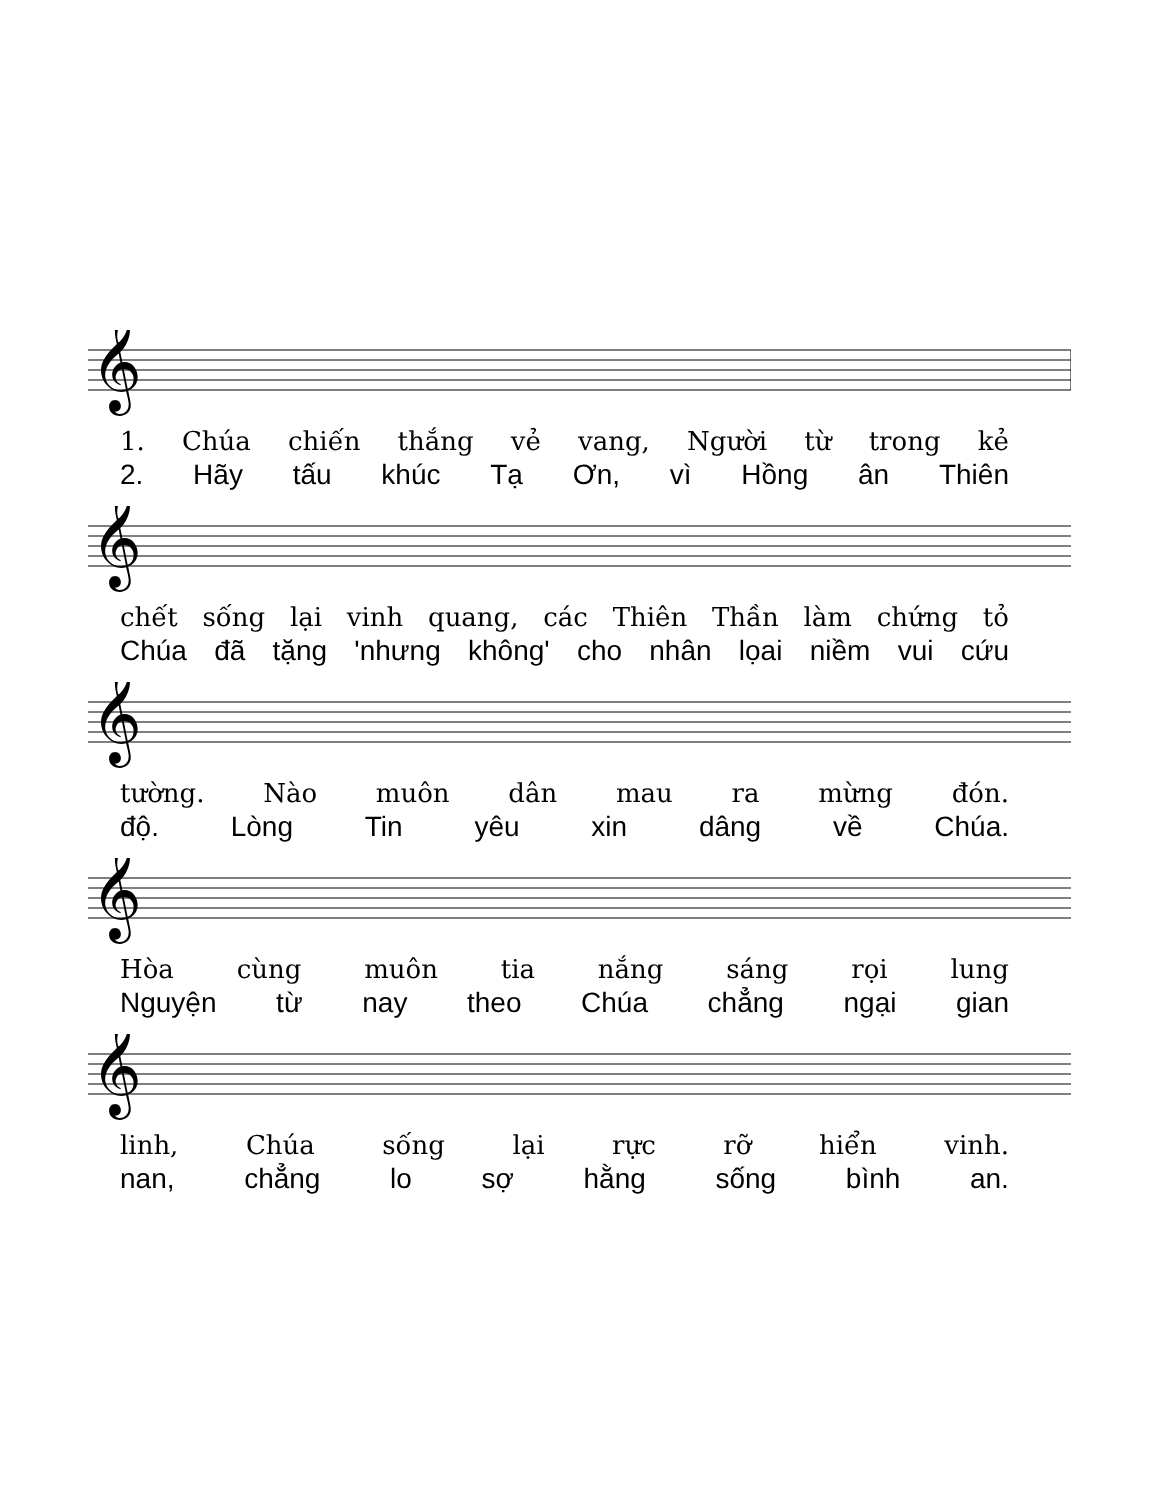𝄞
1. Chúa chiến thắng vẻ vang, Người từ trong kẻ
2. Hãy tấu khúc Tạ Ơn, vì Hồng ân Thiên
𝄞
chết sống lại vinh quang, các Thiên Thần làm chứng tỏ
Chúa đã tặng 'nhưng không' cho nhân lọai niềm vui cứu
𝄞
tường. Nào muôn dân mau ra mừng đón.
độ. Lòng Tin yêu xin dâng về Chúa.
𝄞
Hòa cùng muôn tia nắng sáng rọi lung
Nguyện từ nay theo Chúa chẳng ngại gian
𝄞
linh, Chúa sống lại rực rỡ hiển vinh.
nan, chẳng lo sợ hằng sống bình an.